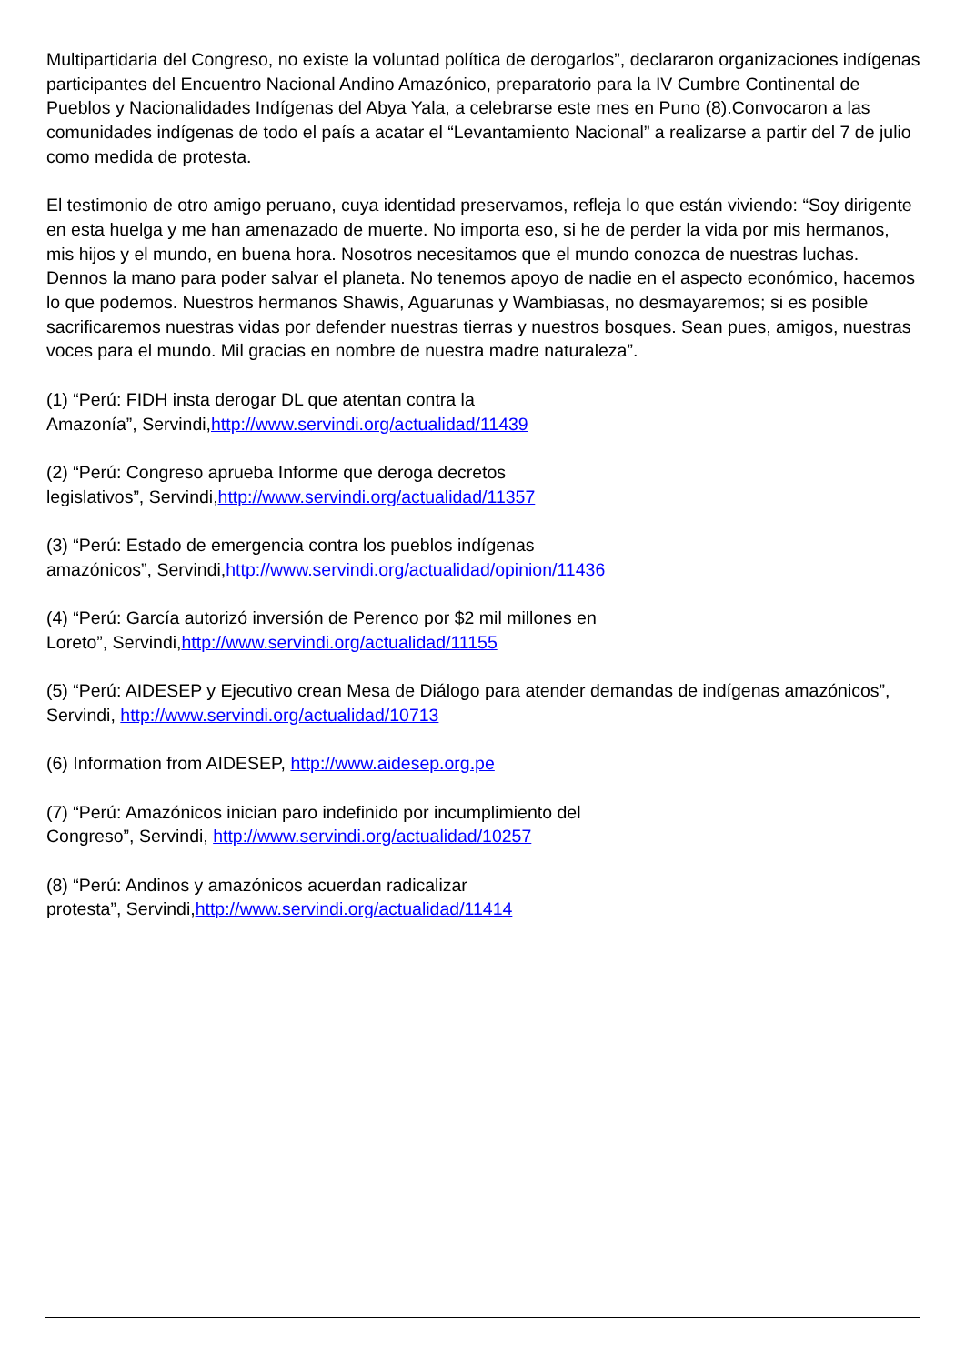Multipartidaria del Congreso, no existe la voluntad política de derogarlos”, declararon organizaciones indígenas participantes del Encuentro Nacional Andino Amazónico, preparatorio para la IV Cumbre Continental de Pueblos y Nacionalidades Indígenas del Abya Yala, a celebrarse este mes en Puno (8).Convocaron a las comunidades indígenas de todo el país a acatar el “Levantamiento Nacional” a realizarse a partir del 7 de julio como medida de protesta.
El testimonio de otro amigo peruano, cuya identidad preservamos, refleja lo que están viviendo: “Soy dirigente en esta huelga y me han amenazado de muerte. No importa eso, si he de perder la vida por mis hermanos, mis hijos y el mundo, en buena hora. Nosotros necesitamos que el mundo conozca de nuestras luchas. Dennos la mano para poder salvar el planeta. No tenemos apoyo de nadie en el aspecto económico, hacemos lo que podemos. Nuestros hermanos Shawis, Aguarunas y Wambiasas, no desmayaremos; si es posible sacrificaremos nuestras vidas por defender nuestras tierras y nuestros bosques. Sean pues, amigos, nuestras voces para el mundo. Mil gracias en nombre de nuestra madre naturaleza”.
(1) “Perú: FIDH insta derogar DL que atentan contra la
Amazonía”, Servindi,http://www.servindi.org/actualidad/11439
(2) “Perú: Congreso aprueba Informe que deroga decretos
legislativos”, Servindi,http://www.servindi.org/actualidad/11357
(3) “Perú: Estado de emergencia contra los pueblos indígenas
amazónicos”, Servindi,http://www.servindi.org/actualidad/opinion/11436
(4) “Perú: García autorizó inversión de Perenco por $2 mil millones en
Loreto”, Servindi,http://www.servindi.org/actualidad/11155
(5) “Perú: AIDESEP y Ejecutivo crean Mesa de Diálogo para atender demandas de indígenas amazónicos”, Servindi, http://www.servindi.org/actualidad/10713
(6) Information from AIDESEP, http://www.aidesep.org.pe
(7) “Perú: Amazónicos inician paro indefinido por incumplimiento del
Congreso”, Servindi, http://www.servindi.org/actualidad/10257
(8) “Perú: Andinos y amazónicos acuerdan radicalizar
protesta”, Servindi,http://www.servindi.org/actualidad/11414